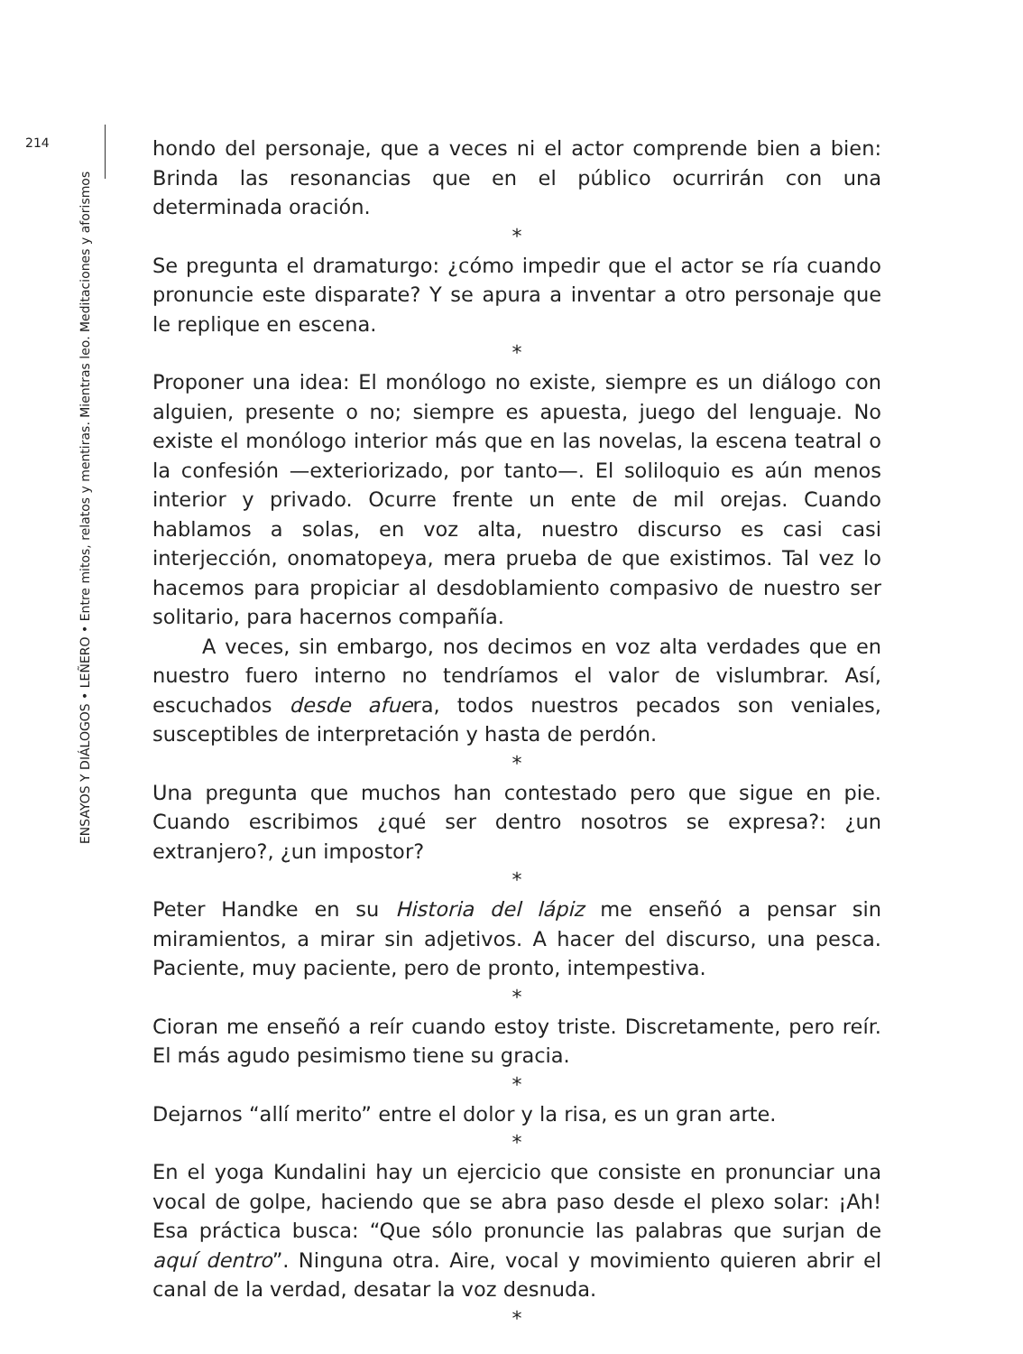214
ENSAYOS Y DIÁLOGOS • LEÑERO • Entre mitos, relatos y mentiras. Mientras leo. Meditaciones y aforismos
hondo del personaje, que a veces ni el actor comprende bien a bien: Brinda las resonancias que en el público ocurrirán con una determinada oración.
*
Se pregunta el dramaturgo: ¿cómo impedir que el actor se ría cuando pronuncie este disparate? Y se apura a inventar a otro personaje que le replique en escena.
*
Proponer una idea: El monólogo no existe, siempre es un diálogo con alguien, presente o no; siempre es apuesta, juego del lenguaje. No existe el monólogo interior más que en las novelas, la escena teatral o la confesión —exteriorizado, por tanto—. El soliloquio es aún menos interior y privado. Ocurre frente un ente de mil orejas. Cuando hablamos a solas, en voz alta, nuestro discurso es casi casi interjección, onomatopeya, mera prueba de que existimos. Tal vez lo hacemos para propiciar al desdoblamiento compasivo de nuestro ser solitario, para hacernos compañía.
A veces, sin embargo, nos decimos en voz alta verdades que en nuestro fuero interno no tendríamos el valor de vislumbrar. Así, escuchados desde afuera, todos nuestros pecados son veniales, susceptibles de interpretación y hasta de perdón.
*
Una pregunta que muchos han contestado pero que sigue en pie. Cuando escribimos ¿qué ser dentro nosotros se expresa?: ¿un extranjero?, ¿un impostor?
*
Peter Handke en su Historia del lápiz me enseñó a pensar sin miramientos, a mirar sin adjetivos. A hacer del discurso, una pesca. Paciente, muy paciente, pero de pronto, intempestiva.
*
Cioran me enseñó a reír cuando estoy triste. Discretamente, pero reír. El más agudo pesimismo tiene su gracia.
*
Dejarnos “allí merito” entre el dolor y la risa, es un gran arte.
*
En el yoga Kundalini hay un ejercicio que consiste en pronunciar una vocal de golpe, haciendo que se abra paso desde el plexo solar: ¡Ah! Esa práctica busca: “Que sólo pronuncie las palabras que surjan de aquí dentro”. Ninguna otra. Aire, vocal y movimiento quieren abrir el canal de la verdad, desatar la voz desnuda.
*